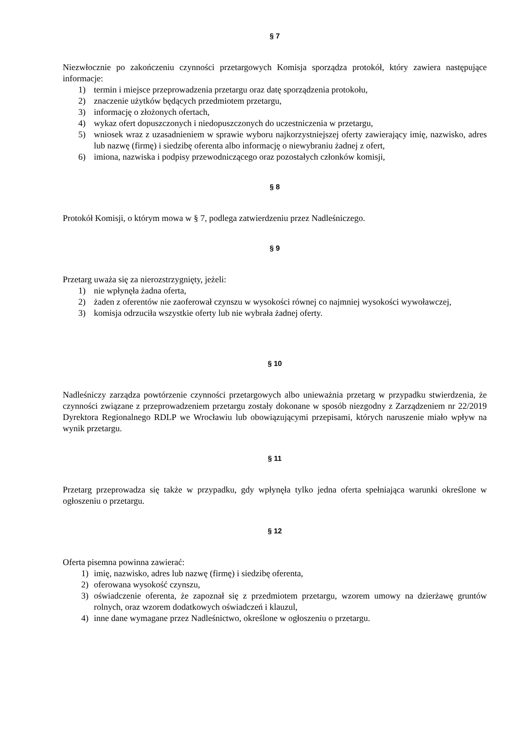§ 7
Niezwłocznie po zakończeniu czynności przetargowych Komisja sporządza protokół, który zawiera następujące informacje:
1) termin i miejsce przeprowadzenia przetargu oraz datę sporządzenia protokołu,
2) znaczenie użytków będących przedmiotem przetargu,
3) informację o złożonych ofertach,
4) wykaz ofert dopuszczonych i niedopuszczonych do uczestniczenia w przetargu,
5) wniosek wraz z uzasadnieniem w sprawie wyboru najkorzystniejszej oferty zawierający imię, nazwisko, adres lub nazwę (firmę) i siedzibę oferenta albo informację o niewybraniu żadnej z ofert,
6) imiona, nazwiska i podpisy przewodniczącego oraz pozostałych członków komisji,
§ 8
Protokół Komisji, o którym mowa w § 7, podlega zatwierdzeniu przez Nadleśniczego.
§ 9
Przetarg uważa się za nierozstrzygnięty, jeżeli:
1) nie wpłynęła żadna oferta,
2) żaden z oferentów nie zaoferował czynszu w wysokości równej co najmniej wysokości wywoławczej,
3) komisja odrzuciła wszystkie oferty lub nie wybrała żadnej oferty.
§ 10
Nadleśniczy zarządza powtórzenie czynności przetargowych albo unieważnia przetarg w przypadku stwierdzenia, że czynności związane z przeprowadzeniem przetargu zostały dokonane w sposób niezgodny z Zarządzeniem nr 22/2019 Dyrektora Regionalnego RDLP we Wrocławiu lub obowiązującymi przepisami, których naruszenie miało wpływ na wynik przetargu.
§ 11
Przetarg przeprowadza się także w przypadku, gdy wpłynęła tylko jedna oferta spełniająca warunki określone w ogłoszeniu o przetargu.
§ 12
Oferta pisemna powinna zawierać:
1) imię, nazwisko, adres lub nazwę (firmę) i siedzibę oferenta,
2) oferowana wysokość czynszu,
3) oświadczenie oferenta, że zapoznał się z przedmiotem przetargu, wzorem umowy na dzierżawę gruntów rolnych, oraz wzorem dodatkowych oświadczeń i klauzul,
4) inne dane wymagane przez Nadleśnictwo, określone w ogłoszeniu o przetargu.